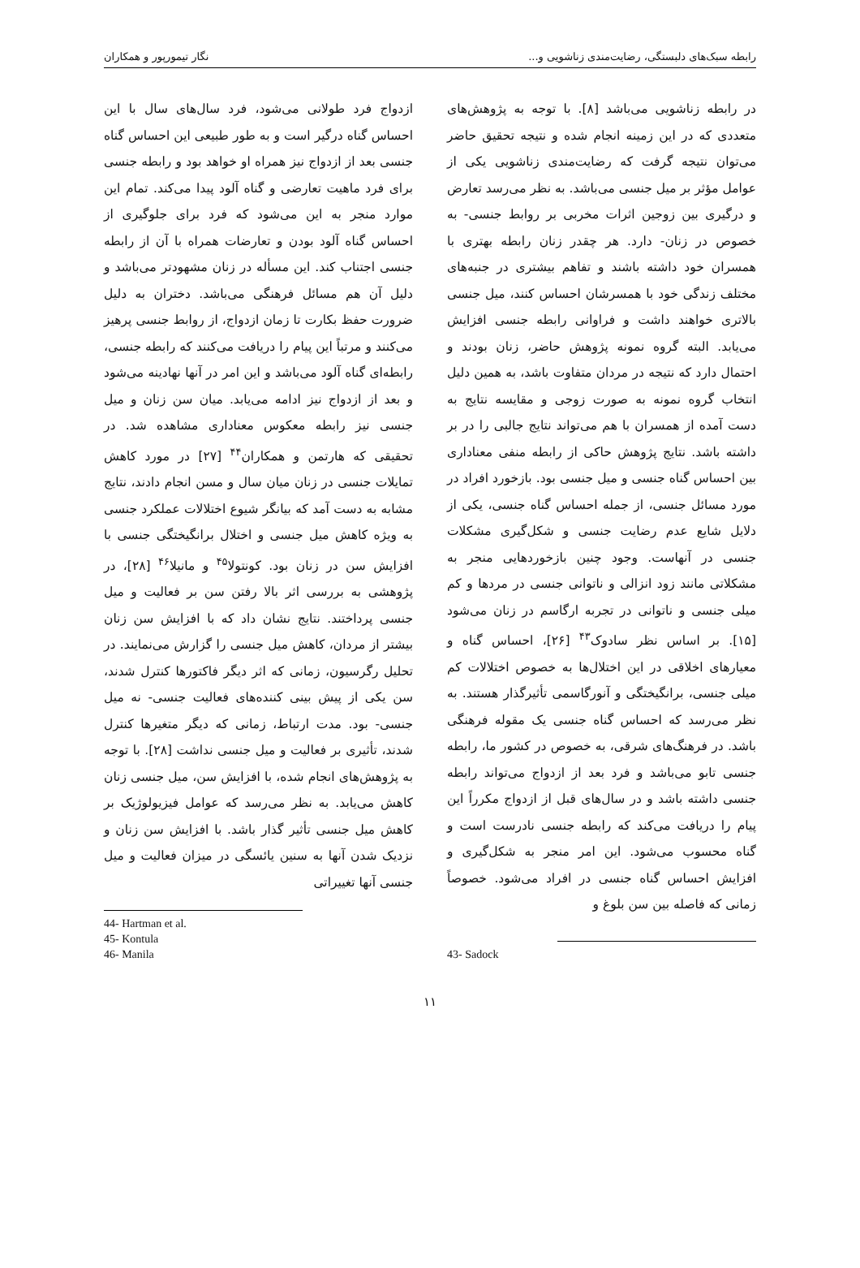رابطه سبک‌های دلبستگی، رضایت‌مندی زناشویی و... نگار تیمورپور و همکاران
در رابطه زناشویی می‌باشد [۸]. با توجه به پژوهش‌های متعددی که در این زمینه انجام شده و نتیجه تحقیق حاضر می‌توان نتیجه گرفت که رضایت‌مندی زناشویی یکی از عوامل مؤثر بر میل جنسی می‌باشد. به نظر می‌رسد تعارض و درگیری بین زوجین اثرات مخربی بر روابط جنسی- به خصوص در زنان- دارد. هر چقدر زنان رابطه بهتری با همسران خود داشته باشند و تفاهم بیشتری در جنبه‌های مختلف زندگی خود با همسرشان احساس کنند، میل جنسی بالاتری خواهند داشت و فراوانی رابطه جنسی افزایش می‌یابد. البته گروه نمونه پژوهش حاضر، زنان بودند و احتمال دارد که نتیجه در مردان متفاوت باشد، به همین دلیل انتخاب گروه نمونه به صورت زوجی و مقایسه نتایج به دست آمده از همسران با هم می‌تواند نتایج جالبی را در بر داشته باشد. نتایج پژوهش حاکی از رابطه منفی معناداری بین احساس گناه جنسی و میل جنسی بود. بازخورد افراد در مورد مسائل جنسی، از جمله احساس گناه جنسی، یکی از دلایل شایع عدم رضایت جنسی و شکل‌گیری مشکلات جنسی در آنهاست. وجود چنین بازخوردهایی منجر به مشکلاتی مانند زود انزالی و ناتوانی جنسی در مردها و کم میلی جنسی و ناتوانی در تجربه ارگاسم در زنان می‌شود [۱۵]. بر اساس نظر سادوک<sup>۴۳</sup> [۲۶]، احساس گناه و معیارهای اخلاقی در این اختلال‌ها به خصوص اختلالات کم میلی جنسی، برانگیختگی و آنورگاسمی تأثیرگذار هستند. به نظر می‌رسد که احساس گناه جنسی یک مقوله فرهنگی باشد. در فرهنگ‌های شرقی، به خصوص در کشور ما، رابطه جنسی تابو می‌باشد و فرد بعد از ازدواج می‌تواند رابطه جنسی داشته باشد و در سال‌های قبل از ازدواج مکرراً این پیام را دریافت می‌کند که رابطه جنسی نادرست است و گناه محسوب می‌شود. این امر منجر به شکل‌گیری و افزایش احساس گناه جنسی در افراد می‌شود. خصوصاً زمانی که فاصله بین سن بلوغ و
43- Sadock
ازدواج فرد طولانی می‌شود، فرد سال‌های سال با این احساس گناه درگیر است و به طور طبیعی این احساس گناه جنسی بعد از ازدواج نیز همراه او خواهد بود و رابطه جنسی برای فرد ماهیت تعارضی و گناه آلود پیدا می‌کند. تمام این موارد منجر به این می‌شود که فرد برای جلوگیری از احساس گناه آلود بودن و تعارضات همراه با آن از رابطه جنسی اجتناب کند. این مسأله در زنان مشهودتر می‌باشد و دلیل آن هم مسائل فرهنگی می‌باشد. دختران به دلیل ضرورت حفظ بکارت تا زمان ازدواج، از روابط جنسی پرهیز می‌کنند و مرتباً این پیام را دریافت می‌کنند که رابطه جنسی، رابطه‌ای گناه آلود می‌باشد و این امر در آنها نهادینه می‌شود و بعد از ازدواج نیز ادامه می‌یابد. میان سن زنان و میل جنسی نیز رابطه معکوس معناداری مشاهده شد. در تحقیقی که هارتمن و همکاران<sup>۴۴</sup> [۲۷] در مورد کاهش تمایلات جنسی در زنان میان سال و مسن انجام دادند، نتایج مشابه به دست آمد که بیانگر شیوع اختلالات عملکرد جنسی به ویژه کاهش میل جنسی و اختلال برانگیختگی جنسی با افزایش سن در زنان بود. کونتولا<sup>۴۵</sup> و مانیلا<sup>۴۶</sup> [۲۸]، در پژوهشی به بررسی اثر بالا رفتن سن بر فعالیت و میل جنسی پرداختند. نتایج نشان داد که با افزایش سن زنان بیشتر از مردان، کاهش میل جنسی را گزارش می‌نمایند. در تحلیل رگرسیون، زمانی که اثر دیگر فاکتورها کنترل شدند، سن یکی از پیش بینی کننده‌های فعالیت جنسی- نه میل جنسی- بود. مدت ارتباط، زمانی که دیگر متغیرها کنترل شدند، تأثیری بر فعالیت و میل جنسی نداشت [۲۸]. با توجه به پژوهش‌های انجام شده، با افزایش سن، میل جنسی زنان کاهش می‌یابد. به نظر می‌رسد که عوامل فیزیولوژیک بر کاهش میل جنسی تأثیر گذار باشد. با افزایش سن زنان و نزدیک شدن آنها به سنین یائسگی در میزان فعالیت و میل جنسی آنها تغییراتی
44- Hartman et al.
45- Kontula
46- Manila
۱۱